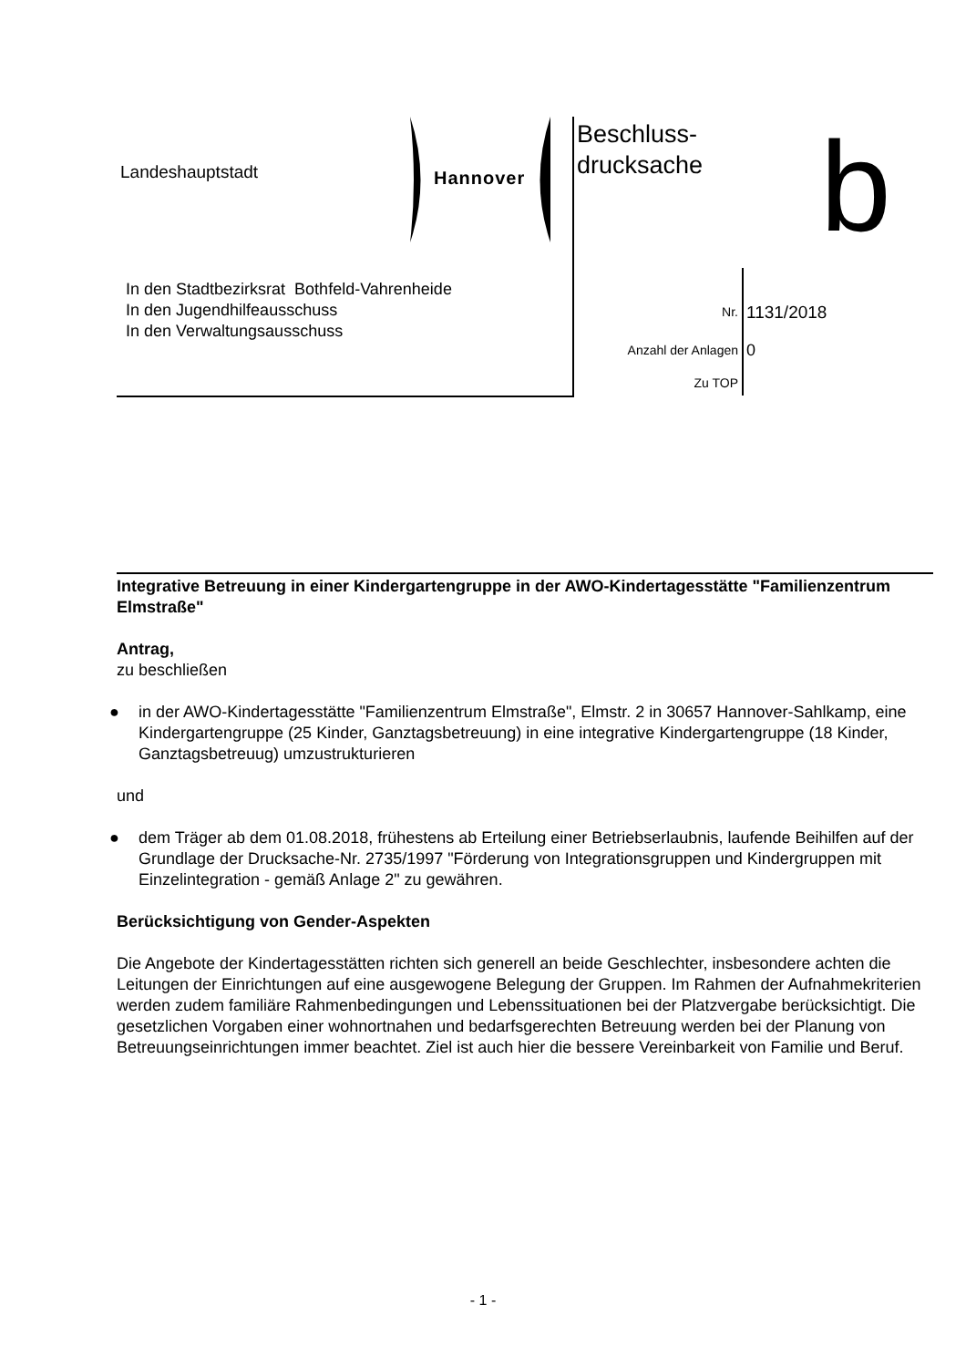Landeshauptstadt Hannover
Beschluss-
drucksache
b
In den Stadtbezirksrat Bothfeld-Vahrenheide
In den Jugendhilfeausschuss
In den Verwaltungsausschuss
Nr. 1131/2018
Anzahl der Anlagen 0
Zu TOP
Integrative Betreuung in einer Kindergartengruppe in der AWO-Kindertagesstätte "Familienzentrum Elmstraße"
Antrag,
zu beschließen
● in der AWO-Kindertagesstätte "Familienzentrum Elmstraße", Elmstr. 2 in 30657 Hannover-Sahlkamp, eine Kindergartengruppe (25 Kinder, Ganztagsbetreuung) in eine integrative Kindergartengruppe (18 Kinder, Ganztagsbetreuug) umzustrukturieren
und
● dem Träger ab dem 01.08.2018, frühestens ab Erteilung einer Betriebserlaubnis, laufende Beihilfen auf der Grundlage der Drucksache-Nr. 2735/1997 "Förderung von Integrationsgruppen und Kindergruppen mit Einzelintegration - gemäß Anlage 2" zu gewähren.
Berücksichtigung von Gender-Aspekten
Die Angebote der Kindertagesstätten richten sich generell an beide Geschlechter, insbesondere achten die Leitungen der Einrichtungen auf eine ausgewogene Belegung der Gruppen. Im Rahmen der Aufnahmekriterien werden zudem familiäre Rahmenbedingungen und Lebenssituationen bei der Platzvergabe berücksichtigt. Die gesetzlichen Vorgaben einer wohnortnahen und bedarfsgerechten Betreuung werden bei der Planung von Betreuungseinrichtungen immer beachtet. Ziel ist auch hier die bessere Vereinbarkeit von Familie und Beruf.
- 1 -